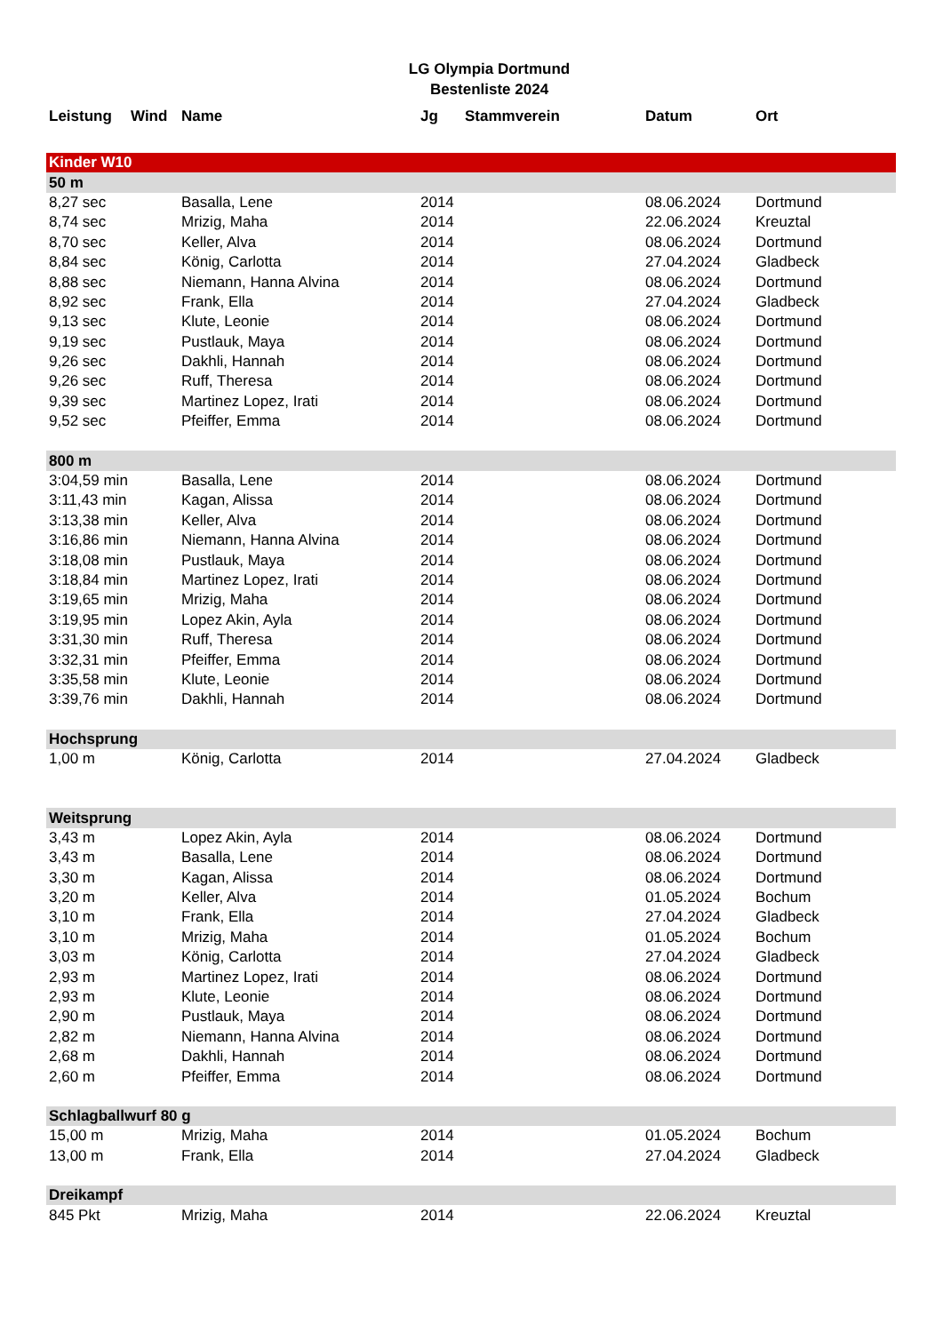LG Olympia Dortmund
Bestenliste 2024
| Leistung | Wind | Name | Jg | Stammverein | Datum | Ort |
| --- | --- | --- | --- | --- | --- | --- |
| Kinder W10 | | | | | | |
| 50 m | | | | | | |
| 8,27 sec | | Basalla, Lene | 2014 | | 08.06.2024 | Dortmund |
| 8,74 sec | | Mrizig, Maha | 2014 | | 22.06.2024 | Kreuztal |
| 8,70 sec | | Keller, Alva | 2014 | | 08.06.2024 | Dortmund |
| 8,84 sec | | König, Carlotta | 2014 | | 27.04.2024 | Gladbeck |
| 8,88 sec | | Niemann, Hanna Alvina | 2014 | | 08.06.2024 | Dortmund |
| 8,92 sec | | Frank, Ella | 2014 | | 27.04.2024 | Gladbeck |
| 9,13 sec | | Klute, Leonie | 2014 | | 08.06.2024 | Dortmund |
| 9,19 sec | | Pustlauk, Maya | 2014 | | 08.06.2024 | Dortmund |
| 9,26 sec | | Dakhli, Hannah | 2014 | | 08.06.2024 | Dortmund |
| 9,26 sec | | Ruff, Theresa | 2014 | | 08.06.2024 | Dortmund |
| 9,39 sec | | Martinez Lopez, Irati | 2014 | | 08.06.2024 | Dortmund |
| 9,52 sec | | Pfeiffer, Emma | 2014 | | 08.06.2024 | Dortmund |
| 800 m | | | | | | |
| 3:04,59 min | | Basalla, Lene | 2014 | | 08.06.2024 | Dortmund |
| 3:11,43 min | | Kagan, Alissa | 2014 | | 08.06.2024 | Dortmund |
| 3:13,38 min | | Keller, Alva | 2014 | | 08.06.2024 | Dortmund |
| 3:16,86 min | | Niemann, Hanna Alvina | 2014 | | 08.06.2024 | Dortmund |
| 3:18,08 min | | Pustlauk, Maya | 2014 | | 08.06.2024 | Dortmund |
| 3:18,84 min | | Martinez Lopez, Irati | 2014 | | 08.06.2024 | Dortmund |
| 3:19,65 min | | Mrizig, Maha | 2014 | | 08.06.2024 | Dortmund |
| 3:19,95 min | | Lopez Akin, Ayla | 2014 | | 08.06.2024 | Dortmund |
| 3:31,30 min | | Ruff, Theresa | 2014 | | 08.06.2024 | Dortmund |
| 3:32,31 min | | Pfeiffer, Emma | 2014 | | 08.06.2024 | Dortmund |
| 3:35,58 min | | Klute, Leonie | 2014 | | 08.06.2024 | Dortmund |
| 3:39,76 min | | Dakhli, Hannah | 2014 | | 08.06.2024 | Dortmund |
| Hochsprung | | | | | | |
| 1,00 m | | König, Carlotta | 2014 | | 27.04.2024 | Gladbeck |
| Weitsprung | | | | | | |
| 3,43 m | | Lopez Akin, Ayla | 2014 | | 08.06.2024 | Dortmund |
| 3,43 m | | Basalla, Lene | 2014 | | 08.06.2024 | Dortmund |
| 3,30 m | | Kagan, Alissa | 2014 | | 08.06.2024 | Dortmund |
| 3,20 m | | Keller, Alva | 2014 | | 01.05.2024 | Bochum |
| 3,10 m | | Frank, Ella | 2014 | | 27.04.2024 | Gladbeck |
| 3,10 m | | Mrizig, Maha | 2014 | | 01.05.2024 | Bochum |
| 3,03 m | | König, Carlotta | 2014 | | 27.04.2024 | Gladbeck |
| 2,93 m | | Martinez Lopez, Irati | 2014 | | 08.06.2024 | Dortmund |
| 2,93 m | | Klute, Leonie | 2014 | | 08.06.2024 | Dortmund |
| 2,90 m | | Pustlauk, Maya | 2014 | | 08.06.2024 | Dortmund |
| 2,82 m | | Niemann, Hanna Alvina | 2014 | | 08.06.2024 | Dortmund |
| 2,68 m | | Dakhli, Hannah | 2014 | | 08.06.2024 | Dortmund |
| 2,60 m | | Pfeiffer, Emma | 2014 | | 08.06.2024 | Dortmund |
| Schlagballwurf 80 g | | | | | | |
| 15,00 m | | Mrizig, Maha | 2014 | | 01.05.2024 | Bochum |
| 13,00 m | | Frank, Ella | 2014 | | 27.04.2024 | Gladbeck |
| Dreikampf | | | | | | |
| 845 Pkt | | Mrizig, Maha | 2014 | | 22.06.2024 | Kreuztal |